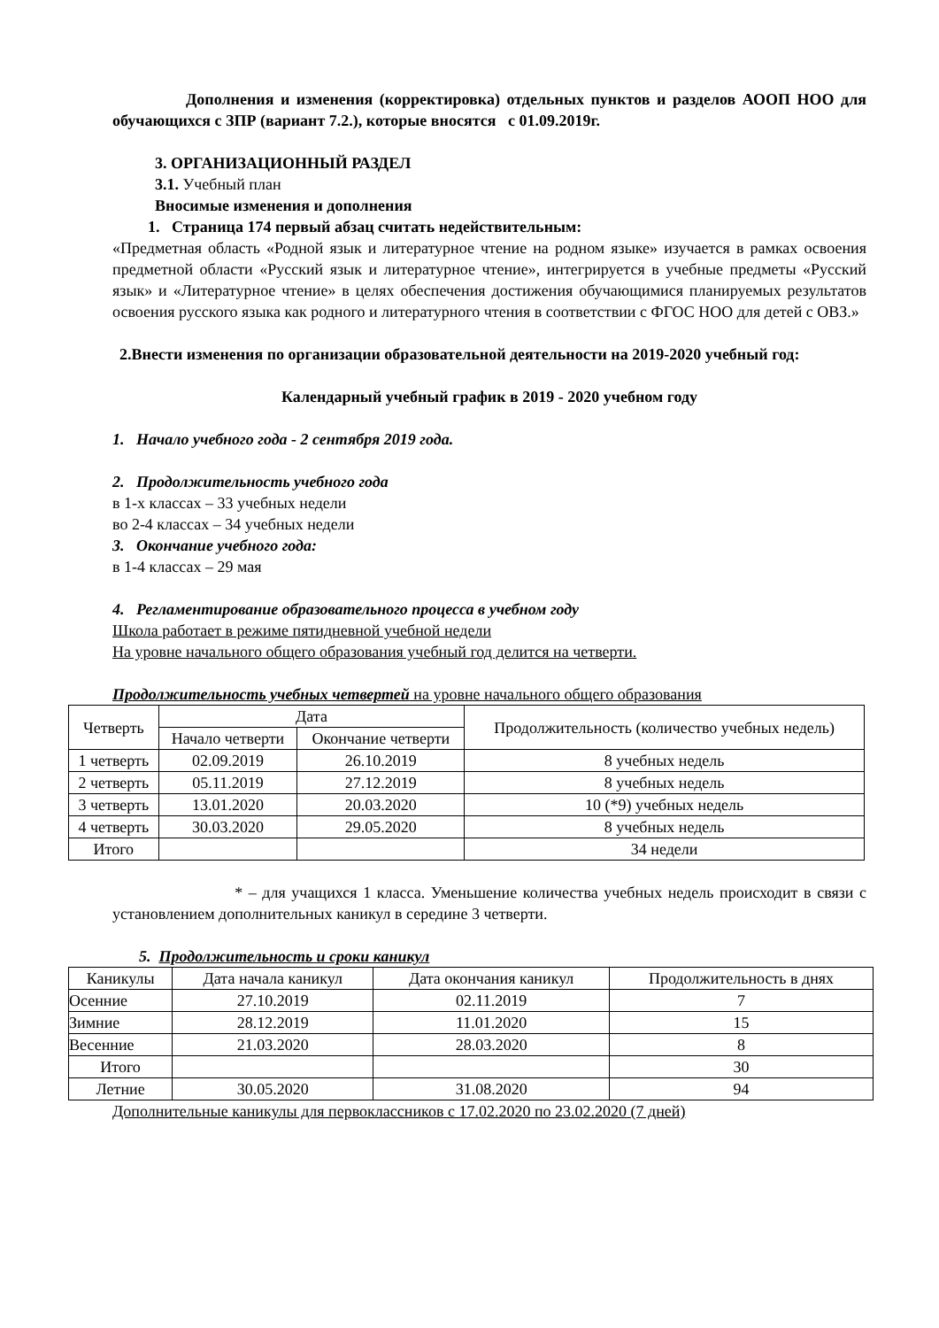Дополнения и изменения (корректировка) отдельных пунктов и разделов АООП НОО для обучающихся с ЗПР (вариант 7.2.), которые вносятся с 01.09.2019г.
3. ОРГАНИЗАЦИОННЫЙ РАЗДЕЛ
3.1. Учебный план
Вносимые изменения и дополнения
1. Страница 174 первый абзац считать недействительным:
«Предметная область «Родной язык и литературное чтение на родном языке» изучается в рамках освоения предметной области «Русский язык и литературное чтение», интегрируется в учебные предметы «Русский язык» и «Литературное чтение» в целях обеспечения достижения обучающимися планируемых результатов освоения русского языка как родного и литературного чтения в соответствии с ФГОС НОО для детей с ОВЗ.»
2.Внести изменения по организации образовательной деятельности на 2019-2020 учебный год:
Календарный учебный график в 2019 - 2020 учебном году
1. Начало учебного года - 2 сентября 2019 года.
2. Продолжительность учебного года
в 1-х классах – 33 учебных недели
во 2-4 классах – 34 учебных недели
3. Окончание учебного года:
в 1-4 классах – 29 мая
4. Регламентирование образовательного процесса в учебном году
Школа работает в режиме пятидневной учебной недели
На уровне начального общего образования учебный год делится на четверти.
Продолжительность учебных четвертей на уровне начального общего образования
| Четверть | Дата | | Продолжительность (количество учебных недель) |
| | Начало четверти | Окончание четверти | |
| 1 четверть | 02.09.2019 | 26.10.2019 | 8 учебных недель |
| 2 четверть | 05.11.2019 | 27.12.2019 | 8 учебных недель |
| 3 четверть | 13.01.2020 | 20.03.2020 | 10 (*9) учебных недель |
| 4 четверть | 30.03.2020 | 29.05.2020 | 8 учебных недель |
| Итого | | | 34 недели |
* – для учащихся 1 класса. Уменьшение количества учебных недель происходит в связи с установлением дополнительных каникул в середине 3 четверти.
5. Продолжительность и сроки каникул
| Каникулы | Дата начала каникул | Дата окончания каникул | Продолжительность в днях |
| Осенние | 27.10.2019 | 02.11.2019 | 7 |
| Зимние | 28.12.2019 | 11.01.2020 | 15 |
| Весенние | 21.03.2020 | 28.03.2020 | 8 |
| Итого | | | 30 |
| Летние | 30.05.2020 | 31.08.2020 | 94 |
Дополнительные каникулы для первоклассников с 17.02.2020 по 23.02.2020 (7 дней)